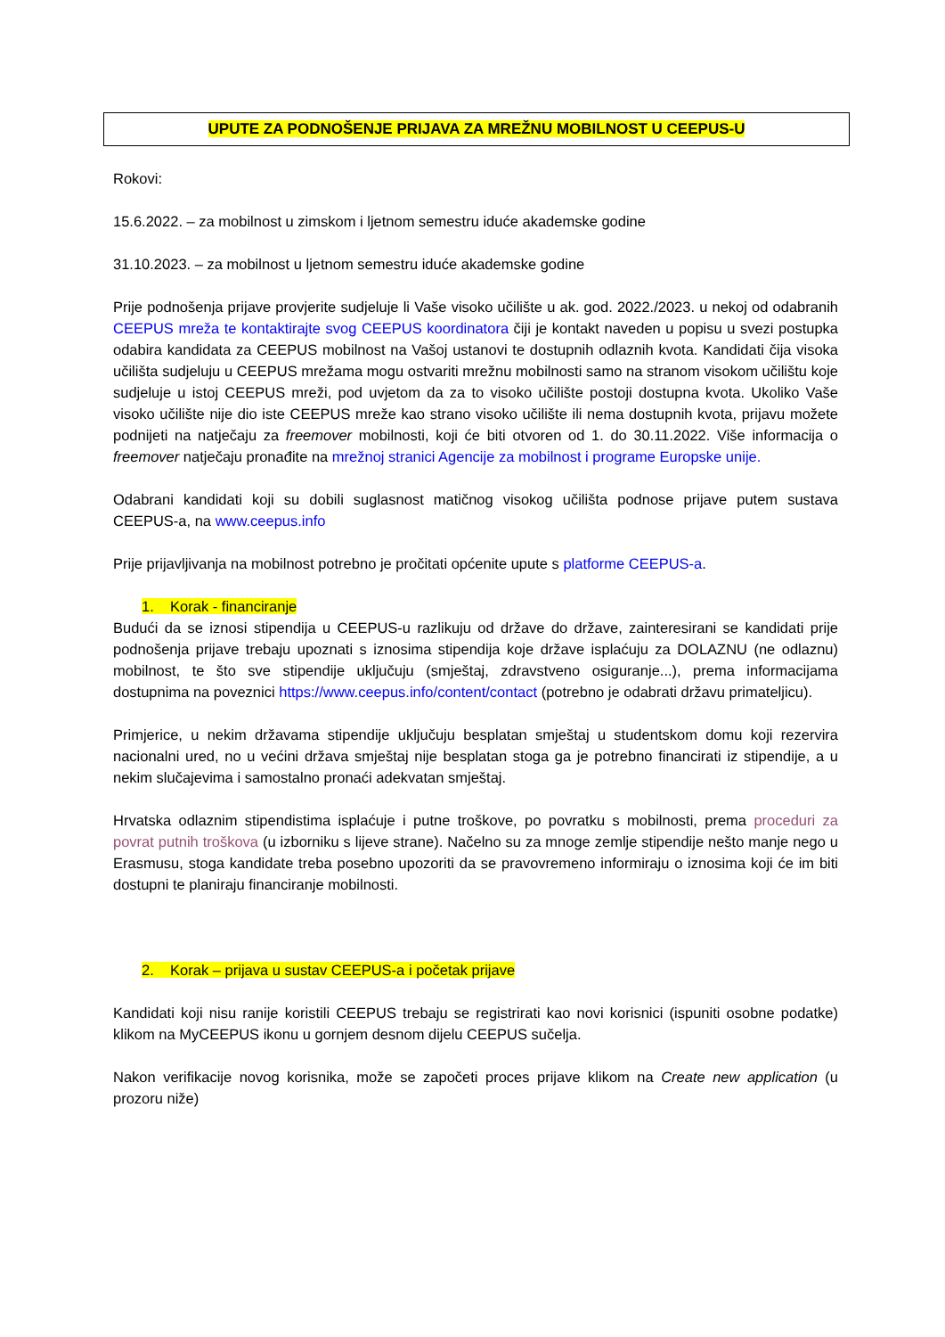UPUTE ZA PODNOŠENJE PRIJAVA ZA MREŽNU MOBILNOST U CEEPUS-U
Rokovi:
15.6.2022. – za mobilnost u zimskom i ljetnom semestru iduće akademske godine
31.10.2023. – za mobilnost u ljetnom semestru iduće akademske godine
Prije podnošenja prijave provjerite sudjeluje li Vaše visoko učilište u ak. god. 2022./2023. u nekoj od odabranih CEEPUS mreža te kontaktirajte svog CEEPUS koordinatora čiji je kontakt naveden u popisu u svezi postupka odabira kandidata za CEEPUS mobilnost na Vašoj ustanovi te dostupnih odlaznih kvota. Kandidati čija visoka učilišta sudjeluju u CEEPUS mrežama mogu ostvariti mrežnu mobilnosti samo na stranom visokom učilištu koje sudjeluje u istoj CEEPUS mreži, pod uvjetom da za to visoko učilište postoji dostupna kvota. Ukoliko Vaše visoko učilište nije dio iste CEEPUS mreže kao strano visoko učilište ili nema dostupnih kvota, prijavu možete podnijeti na natječaju za freemover mobilnosti, koji će biti otvoren od 1. do 30.11.2022. Više informacija o freemover natječaju pronađite na mrežnoj stranici Agencije za mobilnost i programe Europske unije.
Odabrani kandidati koji su dobili suglasnost matičnog visokog učilišta podnose prijave putem sustava CEEPUS-a, na www.ceepus.info
Prije prijavljivanja na mobilnost potrebno je pročitati općenite upute s platforme CEEPUS-a.
1. Korak - financiranje
Budući da se iznosi stipendija u CEEPUS-u razlikuju od države do države, zainteresirani se kandidati prije podnošenja prijave trebaju upoznati s iznosima stipendija koje države isplaćuju za DOLAZNU (ne odlaznu) mobilnost, te što sve stipendije uključuju (smještaj, zdravstveno osiguranje...), prema informacijama dostupnima na poveznici https://www.ceepus.info/content/contact (potrebno je odabrati državu primateljicu).
Primjerice, u nekim državama stipendije uključuju besplatan smještaj u studentskom domu koji rezervira nacionalni ured, no u većini država smještaj nije besplatan stoga ga je potrebno financirati iz stipendije, a u nekim slučajevima i samostalno pronaći adekvatan smještaj.
Hrvatska odlaznim stipendistima isplaćuje i putne troškove, po povratku s mobilnosti, prema proceduri za povrat putnih troškova (u izborniku s lijeve strane). Načelno su za mnoge zemlje stipendije nešto manje nego u Erasmusu, stoga kandidate treba posebno upozoriti da se pravovremeno informiraju o iznosima koji će im biti dostupni te planiraju financiranje mobilnosti.
2. Korak – prijava u sustav CEEPUS-a i početak prijave
Kandidati koji nisu ranije koristili CEEPUS trebaju se registrirati kao novi korisnici (ispuniti osobne podatke) klikom na MyCEEPUS ikonu u gornjem desnom dijelu CEEPUS sučelja.
Nakon verifikacije novog korisnika, može se započeti proces prijave klikom na Create new application (u prozoru niže)